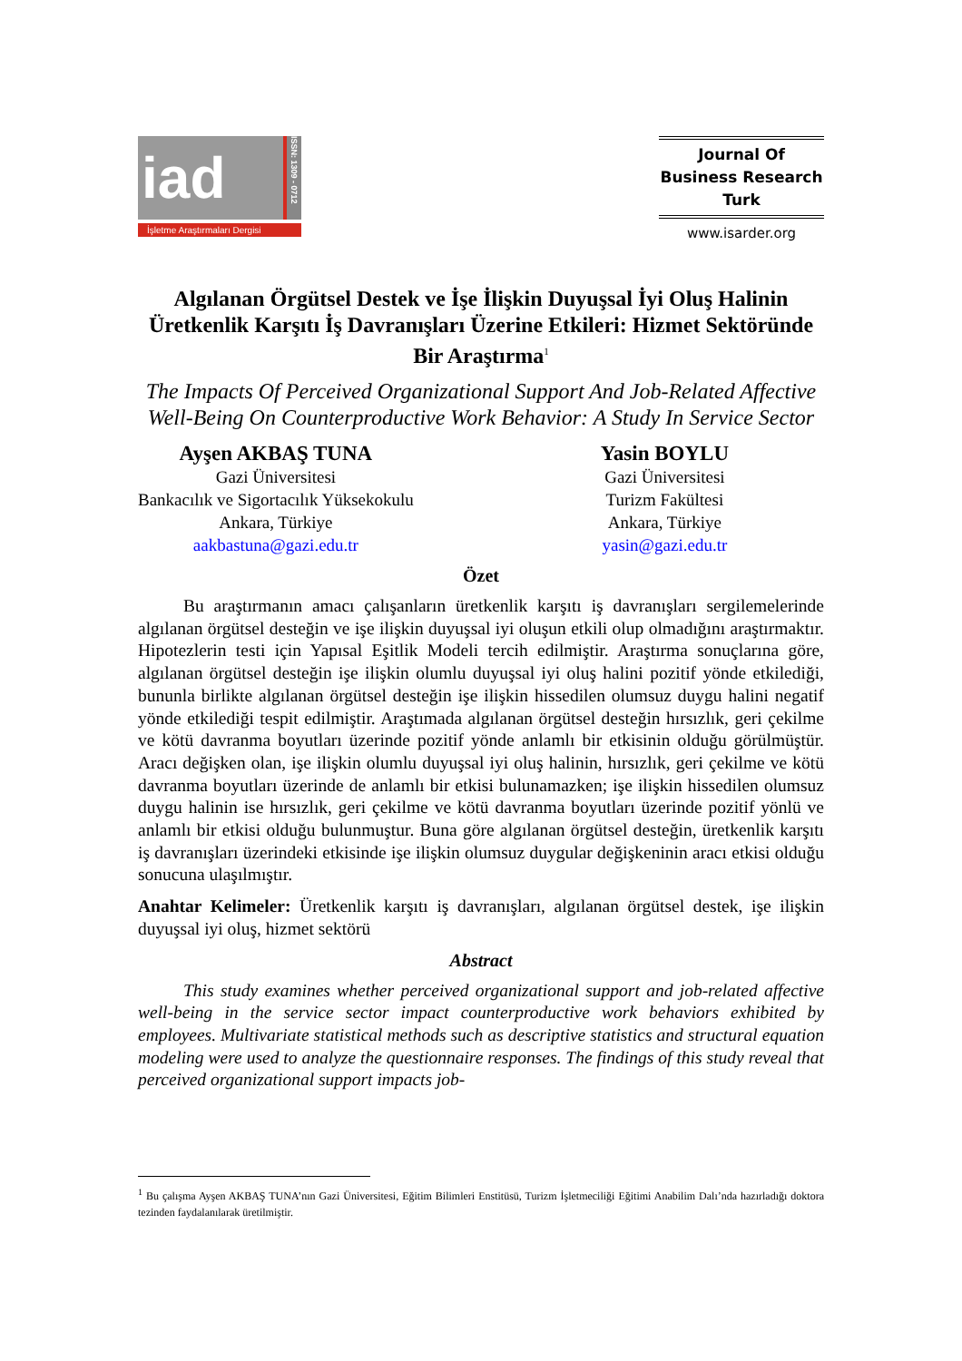iad
ISSN: 1309 - 0712
İşletme Araştırmaları Dergisi
Journal Of
Business Research
Turk
www.isarder.org
Algılanan Örgütsel Destek ve İşe İlişkin Duyuşsal İyi Oluş Halinin Üretkenlik Karşıtı İş Davranışları Üzerine Etkileri: Hizmet Sektöründe Bir Araştırma<sup>1</sup>
The Impacts Of Perceived Organizational Support And Job-Related Affective Well-Being On Counterproductive Work Behavior: A Study In Service Sector
Ayşen AKBAŞ TUNA
Gazi Üniversitesi
Bankacılık ve Sigortacılık Yüksekokulu
Ankara, Türkiye
aakbastuna@gazi.edu.tr
Yasin BOYLU
Gazi Üniversitesi
Turizm Fakültesi
Ankara, Türkiye
yasin@gazi.edu.tr
Özet
Bu araştırmanın amacı çalışanların üretkenlik karşıtı iş davranışları sergilemelerinde algılanan örgütsel desteğin ve işe ilişkin duyuşsal iyi oluşun etkili olup olmadığını araştırmaktır. Hipotezlerin testi için Yapısal Eşitlik Modeli tercih edilmiştir. Araştırma sonuçlarına göre, algılanan örgütsel desteğin işe ilişkin olumlu duyuşsal iyi oluş halini pozitif yönde etkilediği, bununla birlikte algılanan örgütsel desteğin işe ilişkin hissedilen olumsuz duygu halini negatif yönde etkilediği tespit edilmiştir. Araştımada algılanan örgütsel desteğin hırsızlık, geri çekilme ve kötü davranma boyutları üzerinde pozitif yönde anlamlı bir etkisinin olduğu görülmüştür. Aracı değişken olan, işe ilişkin olumlu duyuşsal iyi oluş halinin, hırsızlık, geri çekilme ve kötü davranma boyutları üzerinde de anlamlı bir etkisi bulunamazken; işe ilişkin hissedilen olumsuz duygu halinin ise hırsızlık, geri çekilme ve kötü davranma boyutları üzerinde pozitif yönlü ve anlamlı bir etkisi olduğu bulunmuştur. Buna göre algılanan örgütsel desteğin, üretkenlik karşıtı iş davranışları üzerindeki etkisinde işe ilişkin olumsuz duygular değişkeninin aracı etkisi olduğu sonucuna ulaşılmıştır.
Anahtar Kelimeler: Üretkenlik karşıtı iş davranışları, algılanan örgütsel destek, işe ilişkin duyuşsal iyi oluş, hizmet sektörü
Abstract
This study examines whether perceived organizational support and job-related affective well-being in the service sector impact counterproductive work behaviors exhibited by employees. Multivariate statistical methods such as descriptive statistics and structural equation modeling were used to analyze the questionnaire responses. The findings of this study reveal that perceived organizational support impacts job-
<sup>1</sup> Bu çalışma Ayşen AKBAŞ TUNA’nın Gazi Üniversitesi, Eğitim Bilimleri Enstitüsü, Turizm İşletmeciliği Eğitimi Anabilim Dalı’nda hazırladığı doktora tezinden faydalanılarak üretilmiştir.